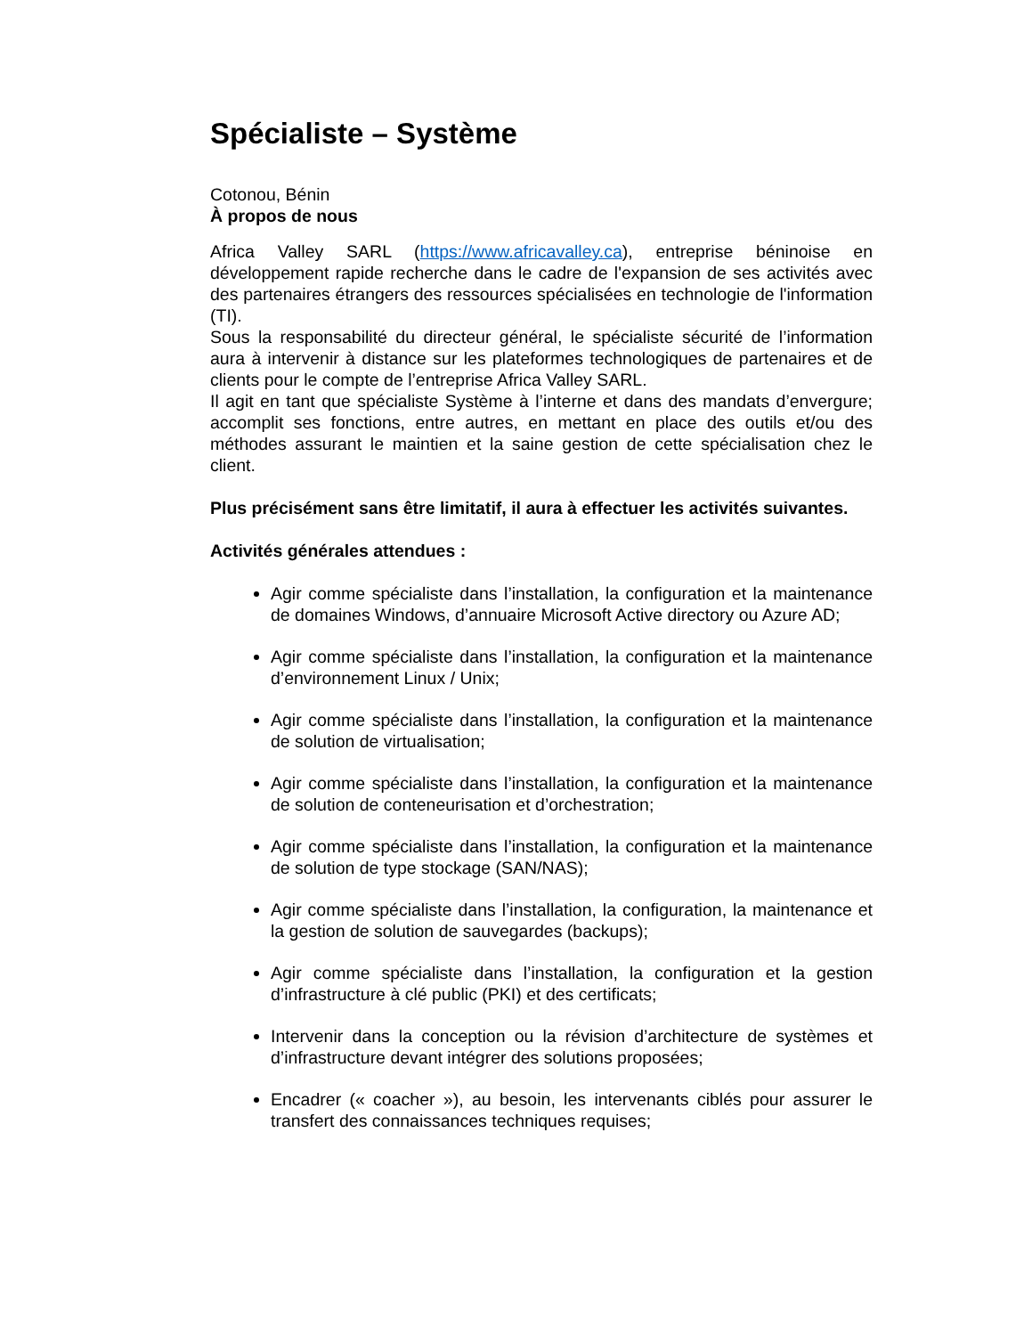Spécialiste – Système
Cotonou, Bénin
À propos de nous
Africa Valley SARL (https://www.africavalley.ca), entreprise béninoise en développement rapide recherche dans le cadre de l'expansion de ses activités avec des partenaires étrangers des ressources spécialisées en technologie de l'information (TI).
Sous la responsabilité du directeur général, le spécialiste sécurité de l’information aura à intervenir à distance sur les plateformes technologiques de partenaires et de clients pour le compte de l’entreprise Africa Valley SARL.
Il agit en tant que spécialiste Système à l’interne et dans des mandats d’envergure; accomplit ses fonctions, entre autres, en mettant en place des outils et/ou des méthodes assurant le maintien et la saine gestion de cette spécialisation chez le client.
Plus précisément sans être limitatif, il aura à effectuer les activités suivantes.
Activités générales attendues :
Agir comme spécialiste dans l’installation, la configuration et la maintenance de domaines Windows, d’annuaire Microsoft Active directory ou Azure AD;
Agir comme spécialiste dans l’installation, la configuration et la maintenance d’environnement Linux / Unix;
Agir comme spécialiste dans l’installation, la configuration et la maintenance de solution de virtualisation;
Agir comme spécialiste dans l’installation, la configuration et la maintenance de solution de conteneurisation et d’orchestration;
Agir comme spécialiste dans l’installation, la configuration et la maintenance de solution de type stockage (SAN/NAS);
Agir comme spécialiste dans l’installation, la configuration, la maintenance et la gestion de solution de sauvegardes (backups);
Agir comme spécialiste dans l’installation, la configuration et la gestion d’infrastructure à clé public (PKI) et des certificats;
Intervenir dans la conception ou la révision d’architecture de systèmes et d’infrastructure devant intégrer des solutions proposées;
Encadrer (« coacher »), au besoin, les intervenants ciblés pour assurer le transfert des connaissances techniques requises;